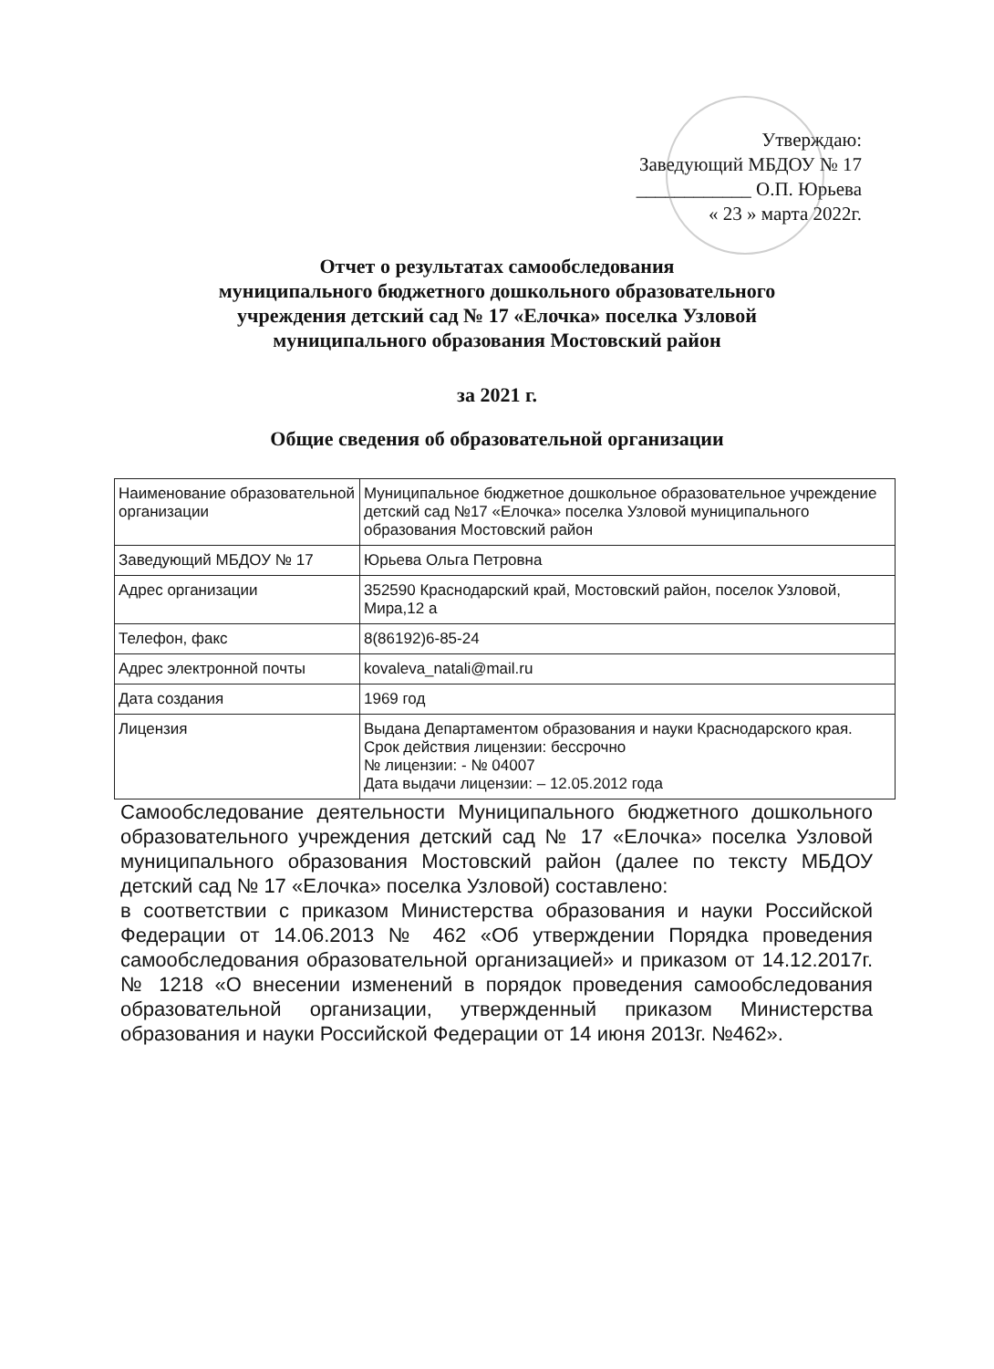Утверждаю:
Заведующий МБДОУ № 17
____________ О.П. Юрьева
« 23 » марта 2022г.
Отчет о результатах самообследования
муниципального бюджетного дошкольного образовательного
учреждения детский сад № 17 «Елочка» поселка Узловой
муниципального образования Мостовский район
за 2021 г.
Общие сведения об образовательной организации
| Наименование образовательной организации | Муниципальное бюджетное дошкольное образовательное учреждение детский сад №17 «Елочка» поселка Узловой муниципального образования Мостовский район |
| Заведующий МБДОУ № 17 | Юрьева Ольга Петровна |
| Адрес организации | 352590 Краснодарский край, Мостовский район, поселок Узловой, Мира,12 а |
| Телефон, факс | 8(86192)6-85-24 |
| Адрес электронной почты | kovaleva_natali@mail.ru |
| Дата создания | 1969 год |
| Лицензия | Выдана Департаментом образования и науки Краснодарского края. Срок действия лицензии: бессрочно № лицензии: - № 04007 Дата выдачи лицензии: – 12.05.2012 года |
Самообследование деятельности Муниципального бюджетного дошкольного образовательного учреждения детский сад № 17 «Елочка» поселка Узловой муниципального образования Мостовский район (далее по тексту МБДОУ детский сад № 17 «Елочка» поселка Узловой) составлено:
в соответствии с приказом Министерства образования и науки Российской Федерации от 14.06.2013 № 462 «Об утверждении Порядка проведения самообследования образовательной организацией» и приказом от 14.12.2017г. № 1218 «О внесении изменений в порядок проведения самообследования образовательной организации, утвержденный приказом Министерства образования и науки Российской Федерации от 14 июня 2013г. №462».